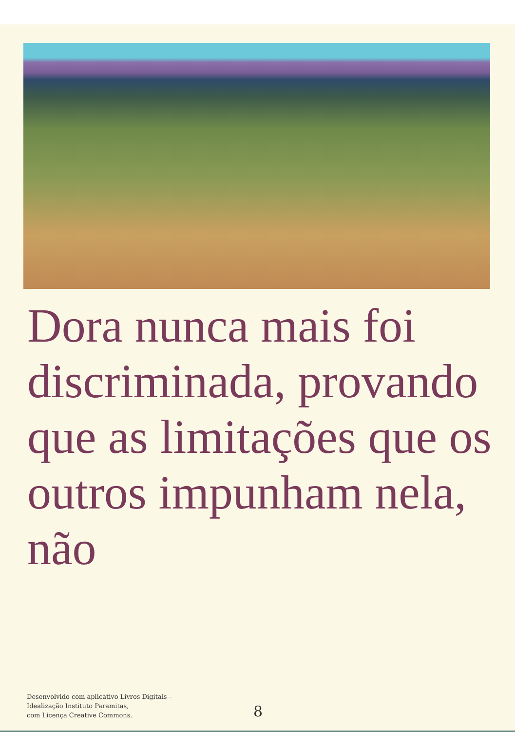Dora nunca mais foi discriminada, provando que as limitações que os outros impunham nela, não
Desenvolvido com aplicativo Livros Digitais –
Idealização Instituto Paramitas,
com Licença Creative Commons.
8